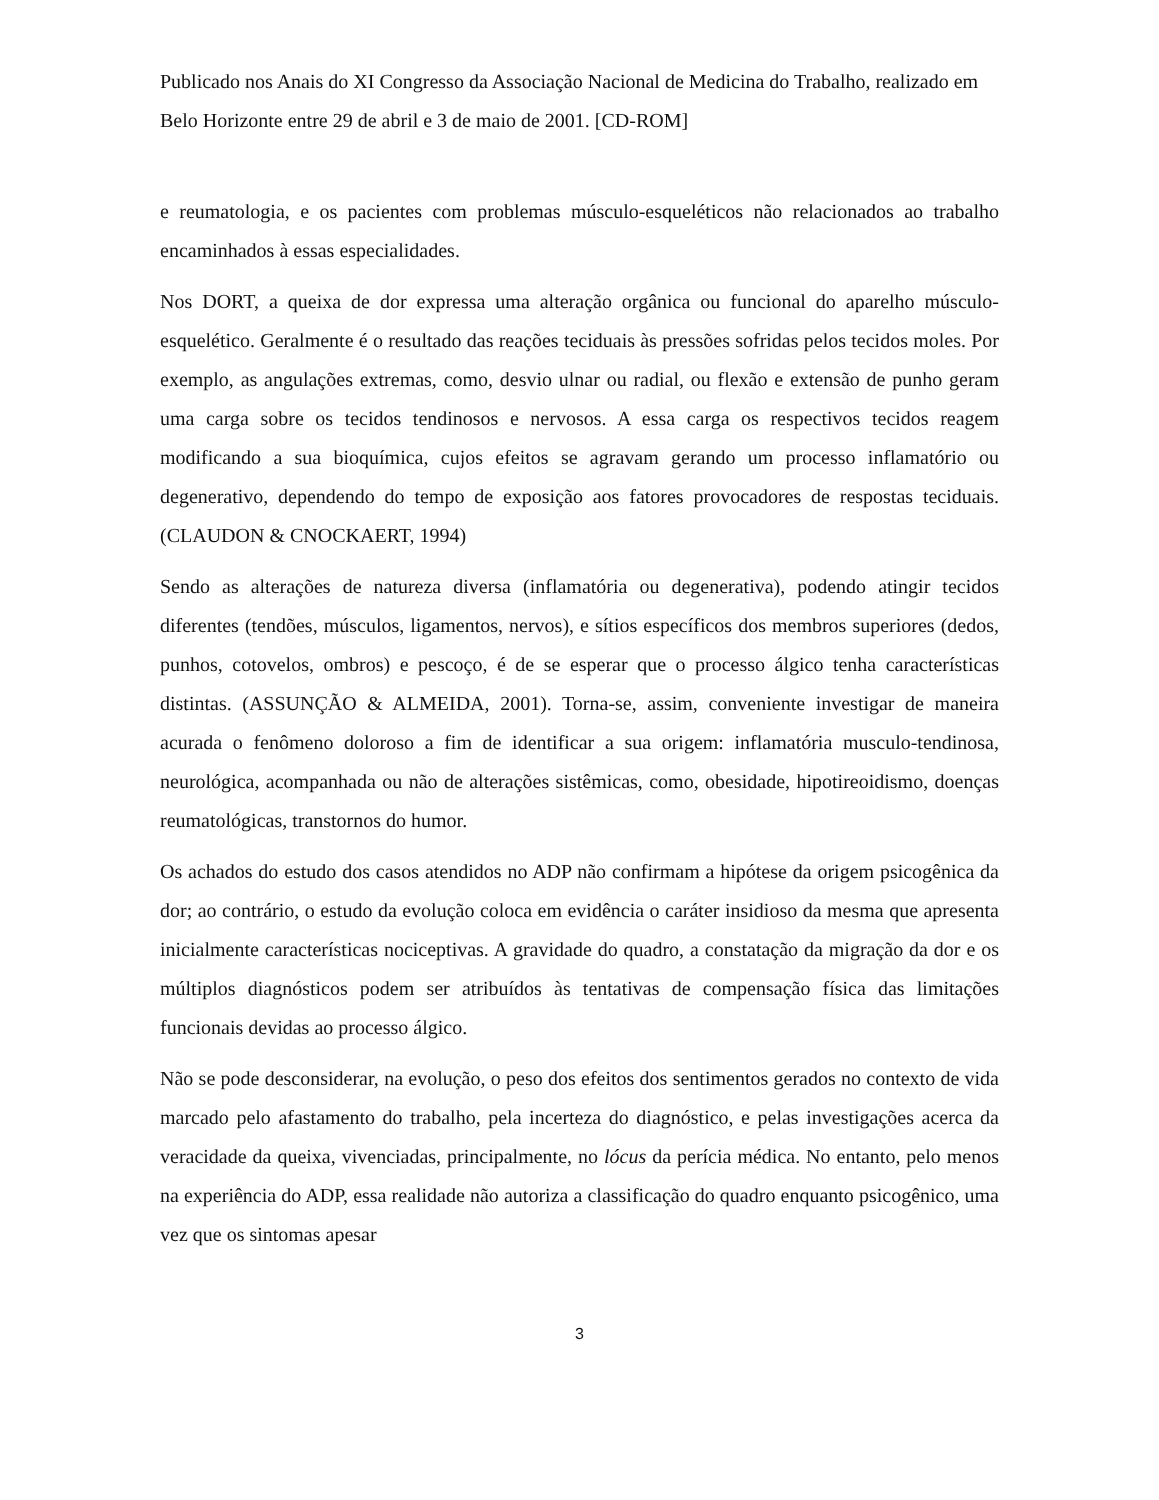Publicado nos Anais do XI Congresso da Associação Nacional de Medicina do Trabalho, realizado em Belo Horizonte entre 29 de abril e 3 de maio de 2001. [CD-ROM]
e reumatologia, e os pacientes com problemas músculo-esqueléticos não relacionados ao trabalho encaminhados à essas especialidades.
Nos DORT, a queixa de dor expressa uma alteração orgânica ou funcional do aparelho músculo-esquelético. Geralmente é o resultado das reações teciduais às pressões sofridas pelos tecidos moles. Por exemplo, as angulações extremas, como, desvio ulnar ou radial, ou flexão e extensão de punho geram uma carga sobre os tecidos tendinosos e nervosos. A essa carga os respectivos tecidos reagem modificando a sua bioquímica, cujos efeitos se agravam gerando um processo inflamatório ou degenerativo, dependendo do tempo de exposição aos fatores provocadores de respostas teciduais. (CLAUDON & CNOCKAERT, 1994)
Sendo as alterações de natureza diversa (inflamatória ou degenerativa), podendo atingir tecidos diferentes (tendões, músculos, ligamentos, nervos), e sítios específicos dos membros superiores (dedos, punhos, cotovelos, ombros) e pescoço, é de se esperar que o processo álgico tenha características distintas. (ASSUNÇÃO & ALMEIDA, 2001). Torna-se, assim, conveniente investigar de maneira acurada o fenômeno doloroso a fim de identificar a sua origem: inflamatória musculo-tendinosa, neurológica, acompanhada ou não de alterações sistêmicas, como, obesidade, hipotireoidismo, doenças reumatológicas, transtornos do humor.
Os achados do estudo dos casos atendidos no ADP não confirmam a hipótese da origem psicogênica da dor; ao contrário, o estudo da evolução coloca em evidência o caráter insidioso da mesma que apresenta inicialmente características nociceptivas. A gravidade do quadro, a constatação da migração da dor e os múltiplos diagnósticos podem ser atribuídos às tentativas de compensação física das limitações funcionais devidas ao processo álgico.
Não se pode desconsiderar, na evolução, o peso dos efeitos dos sentimentos gerados no contexto de vida marcado pelo afastamento do trabalho, pela incerteza do diagnóstico, e pelas investigações acerca da veracidade da queixa, vivenciadas, principalmente, no lócus da perícia médica. No entanto, pelo menos na experiência do ADP, essa realidade não autoriza a classificação do quadro enquanto psicogênico, uma vez que os sintomas apesar
3